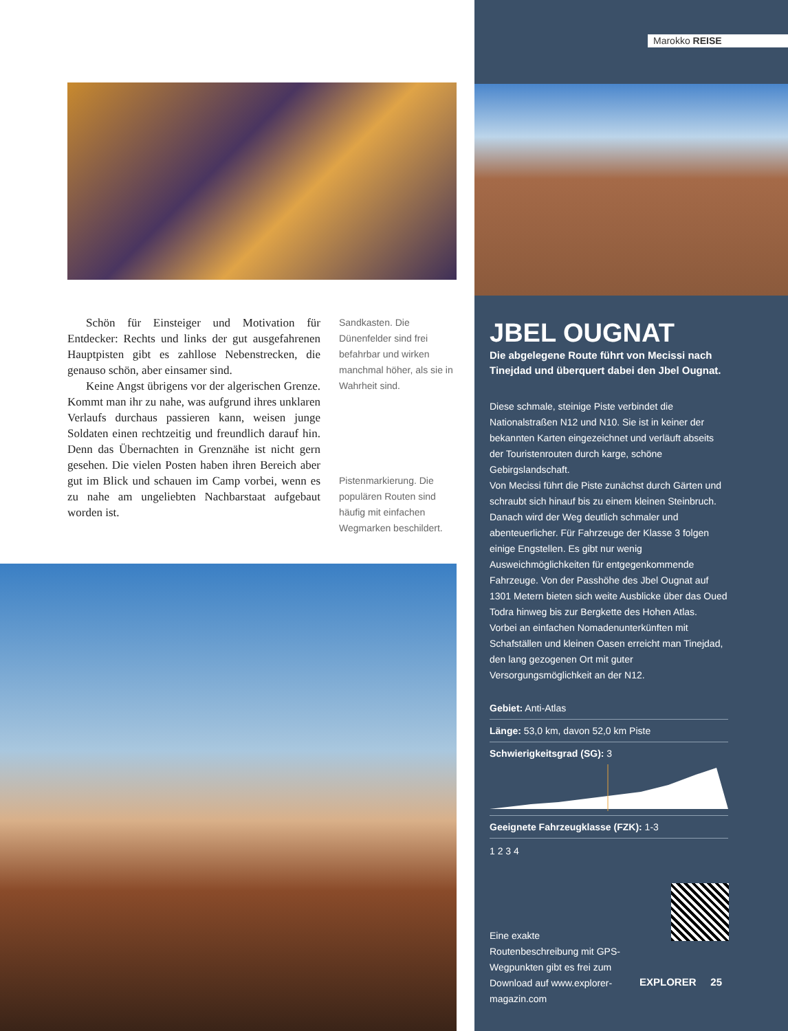Schön für Einsteiger und Motivation für Entdecker: Rechts und links der gut ausgefahrenen Hauptpisten gibt es zahllose Nebenstrecken, die genauso schön, aber einsamer sind.
Keine Angst übrigens vor der algerischen Grenze. Kommt man ihr zu nahe, was aufgrund ihres unklaren Verlaufs durchaus passieren kann, weisen junge Soldaten einen rechtzeitig und freundlich darauf hin. Denn das Übernachten in Grenznähe ist nicht gern gesehen. Die vielen Posten haben ihren Bereich aber gut im Blick und schauen im Camp vorbei, wenn es zu nahe am ungeliebten Nachbarstaat aufgebaut worden ist.
Sandkasten. Die Dünenfelder sind frei befahrbar und wirken manchmal höher, als sie in Wahrheit sind.
Pistenmarkierung. Die populären Routen sind häufig mit einfachen Wegmarken beschildert.
Marokko REISE
JBEL OUGNAT
Die abgelegene Route führt von Mecissi nach Tinejdad und überquert dabei den Jbel Ougnat.
Diese schmale, steinige Piste verbindet die Nationalstraßen N12 und N10. Sie ist in keiner der bekannten Karten eingezeichnet und verläuft abseits der Touristenrouten durch karge, schöne Gebirgslandschaft.
Von Mecissi führt die Piste zunächst durch Gärten und schraubt sich hinauf bis zu einem kleinen Steinbruch. Danach wird der Weg deutlich schmaler und abenteuerlicher. Für Fahrzeuge der Klasse 3 folgen einige Engstellen. Es gibt nur wenig Ausweichmöglichkeiten für entgegenkommende Fahrzeuge. Von der Passhöhe des Jbel Ougnat auf 1301 Metern bieten sich weite Ausblicke über das Oued Todra hinweg bis zur Bergkette des Hohen Atlas.
Vorbei an einfachen Nomadenunterkünften mit Schafställen und kleinen Oasen erreicht man Tinejdad, den lang gezogenen Ort mit guter Versorgungsmöglichkeit an der N12.
Gebiet: Anti-Atlas
Länge: 53,0 km, davon 52,0 km Piste
Schwierigkeitsgrad (SG): 3
Geeignete Fahrzeugklasse (FZK): 1-3
1 2 3 4
Eine exakte Routenbeschreibung mit GPS-Wegpunkten gibt es frei zum Download auf www.explorer-magazin.com
EXPLORER 25